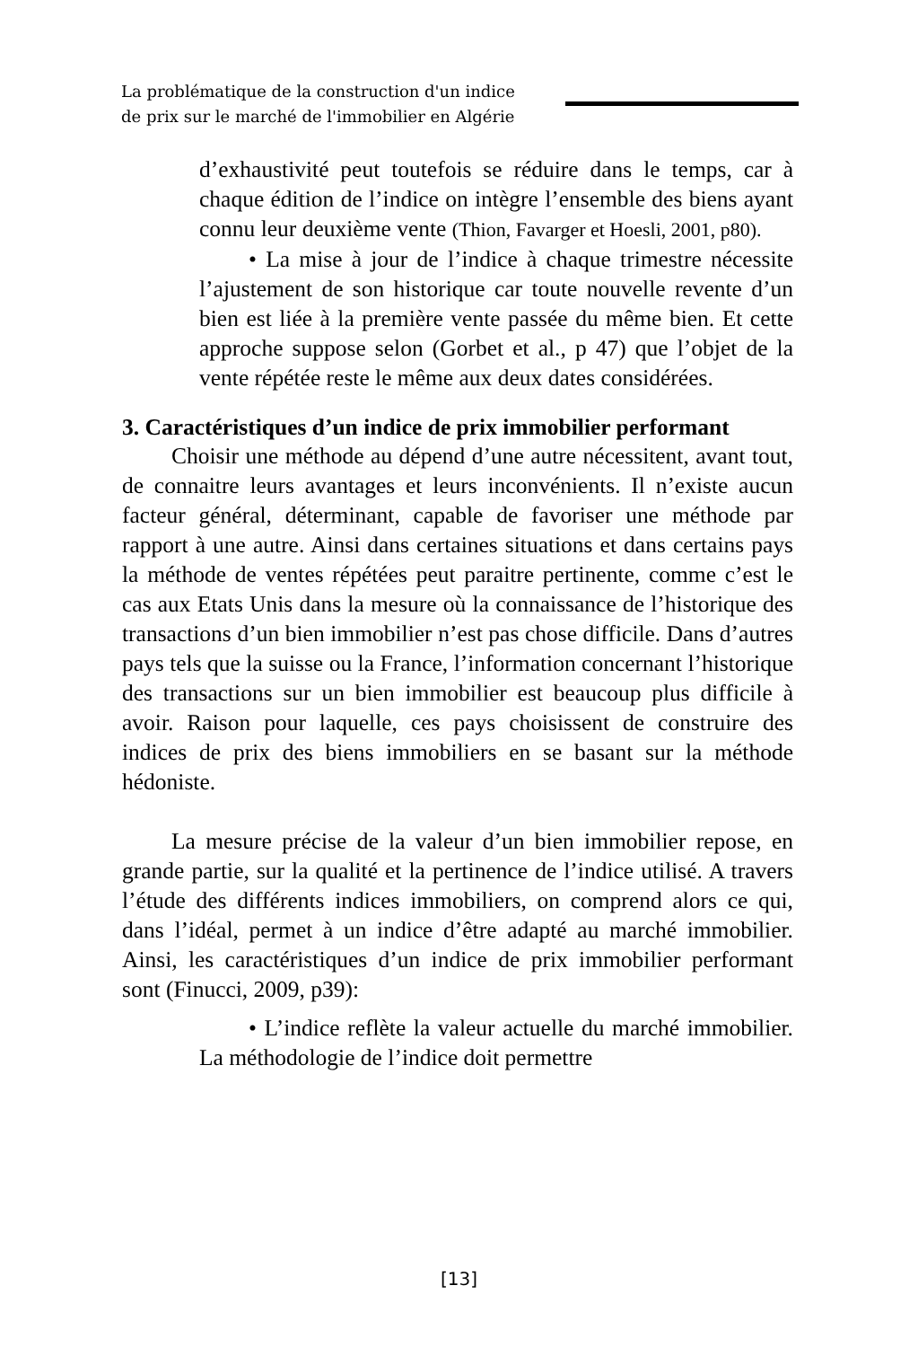La problématique de la construction d'un indice
de prix sur le marché de l'immobilier en Algérie
d’exhaustivité peut toutefois se réduire dans le temps, car à chaque édition de l’indice on intègre l’ensemble des biens ayant connu leur deuxième vente (Thion, Favarger et Hoesli, 2001, p80).
• La mise à jour de l’indice à chaque trimestre nécessite l’ajustement de son historique car toute nouvelle revente d’un bien est liée à la première vente passée du même bien. Et cette approche suppose selon (Gorbet et al., p 47) que l’objet de la vente répétée reste le même aux deux dates considérées.
3. Caractéristiques d’un indice de prix immobilier performant
Choisir une méthode au dépend d’une autre nécessitent, avant tout, de connaitre leurs avantages et leurs inconvénients. Il n’existe aucun facteur général, déterminant, capable de favoriser une méthode par rapport à une autre. Ainsi dans certaines situations et dans certains pays la méthode de ventes répétées peut paraitre pertinente, comme c’est le cas aux Etats Unis dans la mesure où la connaissance de l’historique des transactions d’un bien immobilier n’est pas chose difficile. Dans d’autres pays tels que la suisse ou la France, l’information concernant l’historique des transactions sur un bien immobilier est beaucoup plus difficile à avoir. Raison pour laquelle, ces pays choisissent de construire des indices de prix des biens immobiliers en se basant sur la méthode hédoniste.
La mesure précise de la valeur d’un bien immobilier repose, en grande partie, sur la qualité et la pertinence de l’indice utilisé. A travers l’étude des différents indices immobiliers, on comprend alors ce qui, dans l’idéal, permet à un indice d’être adapté au marché immobilier. Ainsi, les caractéristiques d’un indice de prix immobilier performant sont (Finucci, 2009, p39):
• L’indice reflète la valeur actuelle du marché immobilier. La méthodologie de l’indice doit permettre
[13]